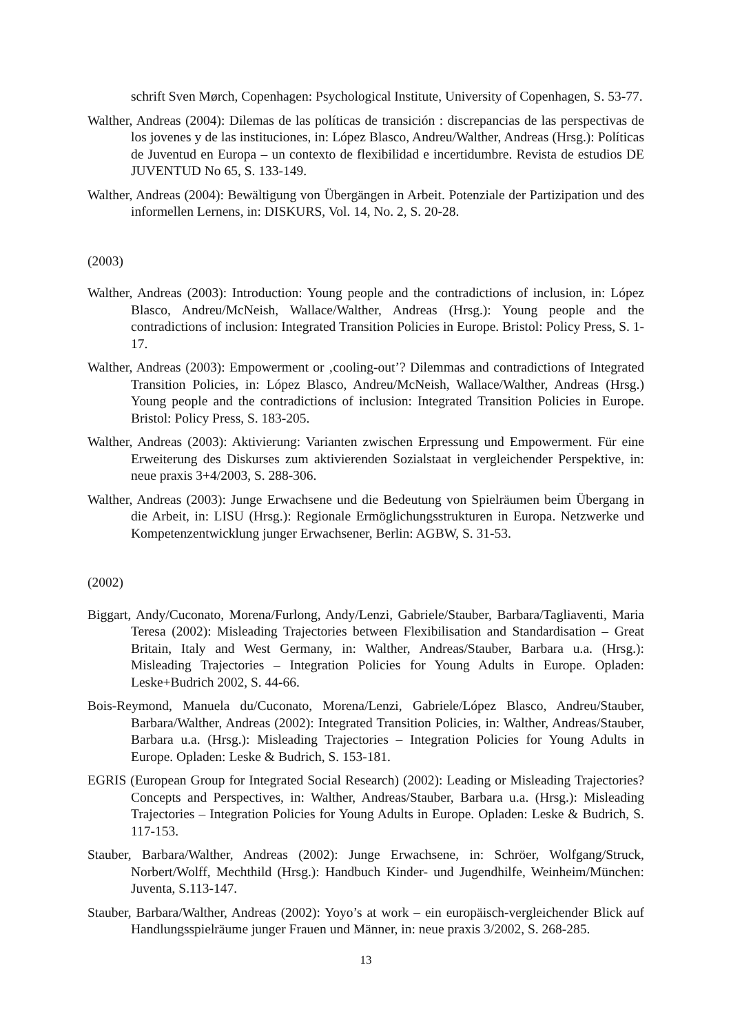schrift Sven Mørch, Copenhagen: Psychological Institute, University of Copenhagen, S. 53-77.
Walther, Andreas (2004): Dilemas de las políticas de transición : discrepancias de las perspectivas de los jovenes y de las instituciones, in: López Blasco, Andreu/Walther, Andreas (Hrsg.): Políticas de Juventud en Europa – un contexto de flexibilidad e incertidumbre. Revista de estudios DE JUVENTUD No 65, S. 133-149.
Walther, Andreas (2004): Bewältigung von Übergängen in Arbeit. Potenziale der Partizipation und des informellen Lernens, in: DISKURS, Vol. 14, No. 2, S. 20-28.
(2003)
Walther, Andreas (2003): Introduction: Young people and the contradictions of inclusion, in: López Blasco, Andreu/McNeish, Wallace/Walther, Andreas (Hrsg.): Young people and the contradictions of inclusion: Integrated Transition Policies in Europe. Bristol: Policy Press, S. 1-17.
Walther, Andreas (2003): Empowerment or ‚cooling-out’? Dilemmas and contradictions of Integrated Transition Policies, in: López Blasco, Andreu/McNeish, Wallace/Walther, Andreas (Hrsg.) Young people and the contradictions of inclusion: Integrated Transition Policies in Europe. Bristol: Policy Press, S. 183-205.
Walther, Andreas (2003): Aktivierung: Varianten zwischen Erpressung und Empowerment. Für eine Erweiterung des Diskurses zum aktivierenden Sozialstaat in vergleichender Perspektive, in: neue praxis 3+4/2003, S. 288-306.
Walther, Andreas (2003): Junge Erwachsene und die Bedeutung von Spielräumen beim Übergang in die Arbeit, in: LISU (Hrsg.): Regionale Ermöglichungsstrukturen in Europa. Netzwerke und Kompetenzentwicklung junger Erwachsener, Berlin: AGBW, S. 31-53.
(2002)
Biggart, Andy/Cuconato, Morena/Furlong, Andy/Lenzi, Gabriele/Stauber, Barbara/Tagliaventi, Maria Teresa (2002): Misleading Trajectories between Flexibilisation and Standardisation – Great Britain, Italy and West Germany, in: Walther, Andreas/Stauber, Barbara u.a. (Hrsg.): Misleading Trajectories – Integration Policies for Young Adults in Europe. Opladen: Leske+Budrich 2002, S. 44-66.
Bois-Reymond, Manuela du/Cuconato, Morena/Lenzi, Gabriele/López Blasco, Andreu/Stauber, Barbara/Walther, Andreas (2002): Integrated Transition Policies, in: Walther, Andreas/Stauber, Barbara u.a. (Hrsg.): Misleading Trajectories – Integration Policies for Young Adults in Europe. Opladen: Leske & Budrich, S. 153-181.
EGRIS (European Group for Integrated Social Research) (2002): Leading or Misleading Trajectories? Concepts and Perspectives, in: Walther, Andreas/Stauber, Barbara u.a. (Hrsg.): Misleading Trajectories – Integration Policies for Young Adults in Europe. Opladen: Leske & Budrich, S. 117-153.
Stauber, Barbara/Walther, Andreas (2002): Junge Erwachsene, in: Schröer, Wolfgang/Struck, Norbert/Wolff, Mechthild (Hrsg.): Handbuch Kinder- und Jugendhilfe, Weinheim/München: Juventa, S.113-147.
Stauber, Barbara/Walther, Andreas (2002): Yoyo’s at work – ein europäisch-vergleichender Blick auf Handlungsspielräume junger Frauen und Männer, in: neue praxis 3/2002, S. 268-285.
13